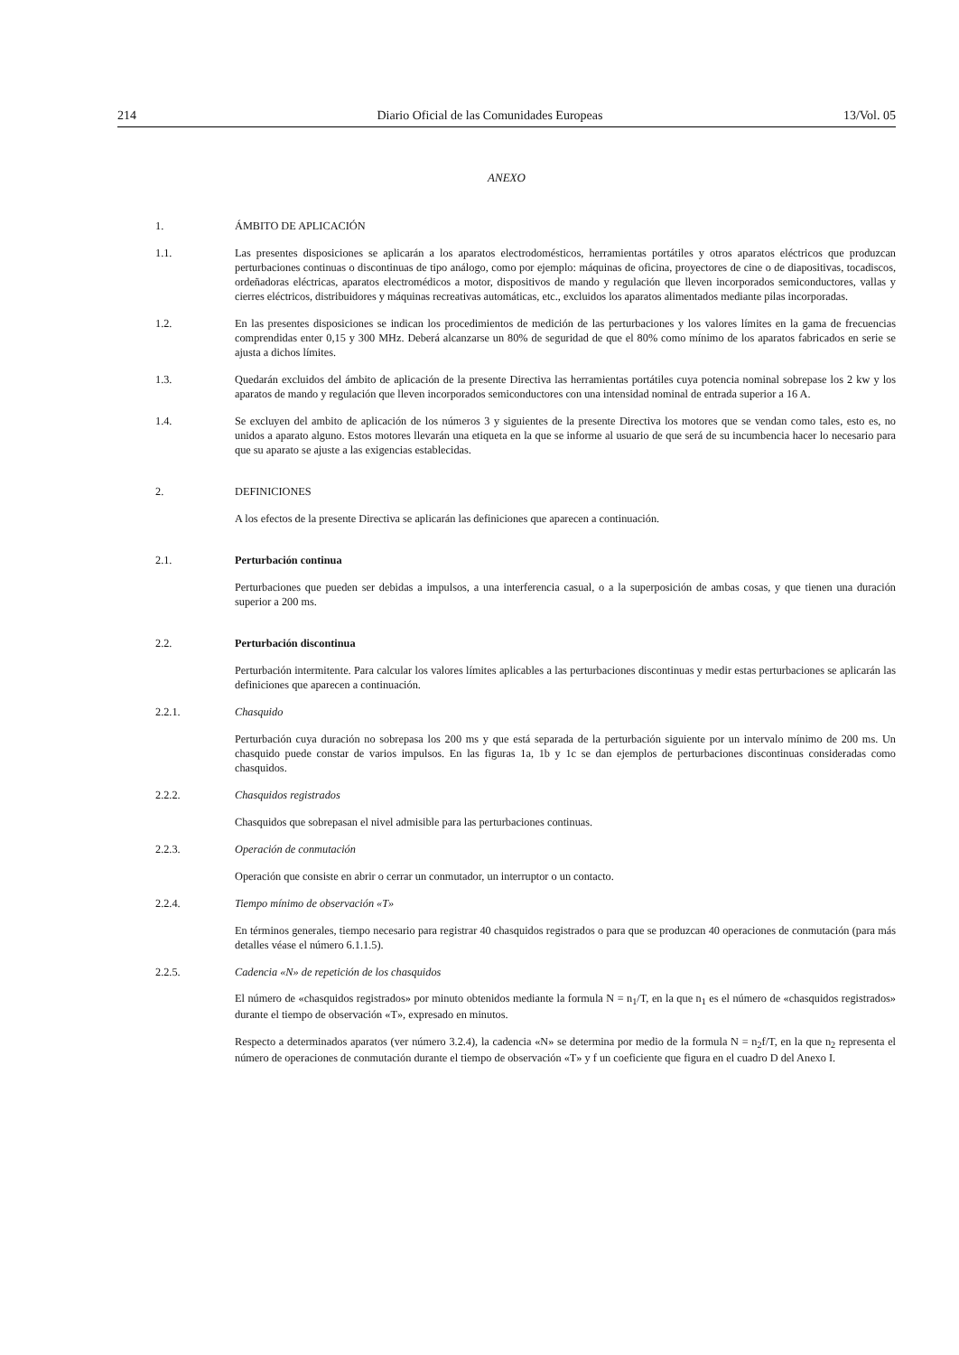214 Diario Oficial de las Comunidades Europeas 13/Vol. 05
ANEXO
1. ÁMBITO DE APLICACIÓN
1.1. Las presentes disposiciones se aplicarán a los aparatos electrodomésticos, herramientas portátiles y otros aparatos eléctricos que produzcan perturbaciones continuas o discontinuas de tipo análogo, como por ejemplo: máquinas de oficina, proyectores de cine o de diapositivas, tocadiscos, ordeñadoras eléctricas, aparatos electromédicos a motor, dispositivos de mando y regulación que lleven incorporados semiconductores, vallas y cierres eléctricos, distribuidores y máquinas recreativas automáticas, etc., excluidos los aparatos alimentados mediante pilas incorporadas.
1.2. En las presentes disposiciones se indican los procedimientos de medición de las perturbaciones y los valores límites en la gama de frecuencias comprendidas enter 0,15 y 300 MHz. Deberá alcanzarse un 80% de seguridad de que el 80% como mínimo de los aparatos fabricados en serie se ajusta a dichos límites.
1.3. Quedarán excluidos del ámbito de aplicación de la presente Directiva las herramientas portátiles cuya potencia nominal sobrepase los 2 kw y los aparatos de mando y regulación que lleven incorporados semiconductores con una intensidad nominal de entrada superior a 16 A.
1.4. Se excluyen del ambito de aplicación de los números 3 y siguientes de la presente Directiva los motores que se vendan como tales, esto es, no unidos a aparato alguno. Estos motores llevarán una etiqueta en la que se informe al usuario de que será de su incumbencia hacer lo necesario para que su aparato se ajuste a las exigencias establecidas.
2. DEFINICIONES
A los efectos de la presente Directiva se aplicarán las definiciones que aparecen a continuación.
2.1. Perturbación continua
Perturbaciones que pueden ser debidas a impulsos, a una interferencia casual, o a la superposición de ambas cosas, y que tienen una duración superior a 200 ms.
2.2. Perturbación discontinua
Perturbación intermitente. Para calcular los valores límites aplicables a las perturbaciones discontinuas y medir estas perturbaciones se aplicarán las definiciones que aparecen a continuación.
2.2.1. Chasquido
Perturbación cuya duración no sobrepasa los 200 ms y que está separada de la perturbación siguiente por un intervalo mínimo de 200 ms. Un chasquido puede constar de varios impulsos. En las figuras 1a, 1b y 1c se dan ejemplos de perturbaciones discontinuas consideradas como chasquidos.
2.2.2. Chasquidos registrados
Chasquidos que sobrepasan el nivel admisible para las perturbaciones continuas.
2.2.3. Operación de conmutación
Operación que consiste en abrir o cerrar un conmutador, un interruptor o un contacto.
2.2.4. Tiempo mínimo de observación «T»
En términos generales, tiempo necesario para registrar 40 chasquidos registrados o para que se produzcan 40 operaciones de conmutación (para más detalles véase el número 6.1.1.5).
2.2.5. Cadencia «N» de repetición de los chasquidos
El número de «chasquidos registrados» por minuto obtenidos mediante la formula N = n<sub>1</sub>/T, en la que n<sub>1</sub> es el número de «chasquidos registrados» durante el tiempo de observación «T», expresado en minutos.
Respecto a determinados aparatos (ver número 3.2.4), la cadencia «N» se determina por medio de la formula N = n<sub>2</sub>f/T, en la que n<sub>2</sub> representa el número de operaciones de conmutación durante el tiempo de observación «T» y f un coeficiente que figura en el cuadro D del Anexo I.